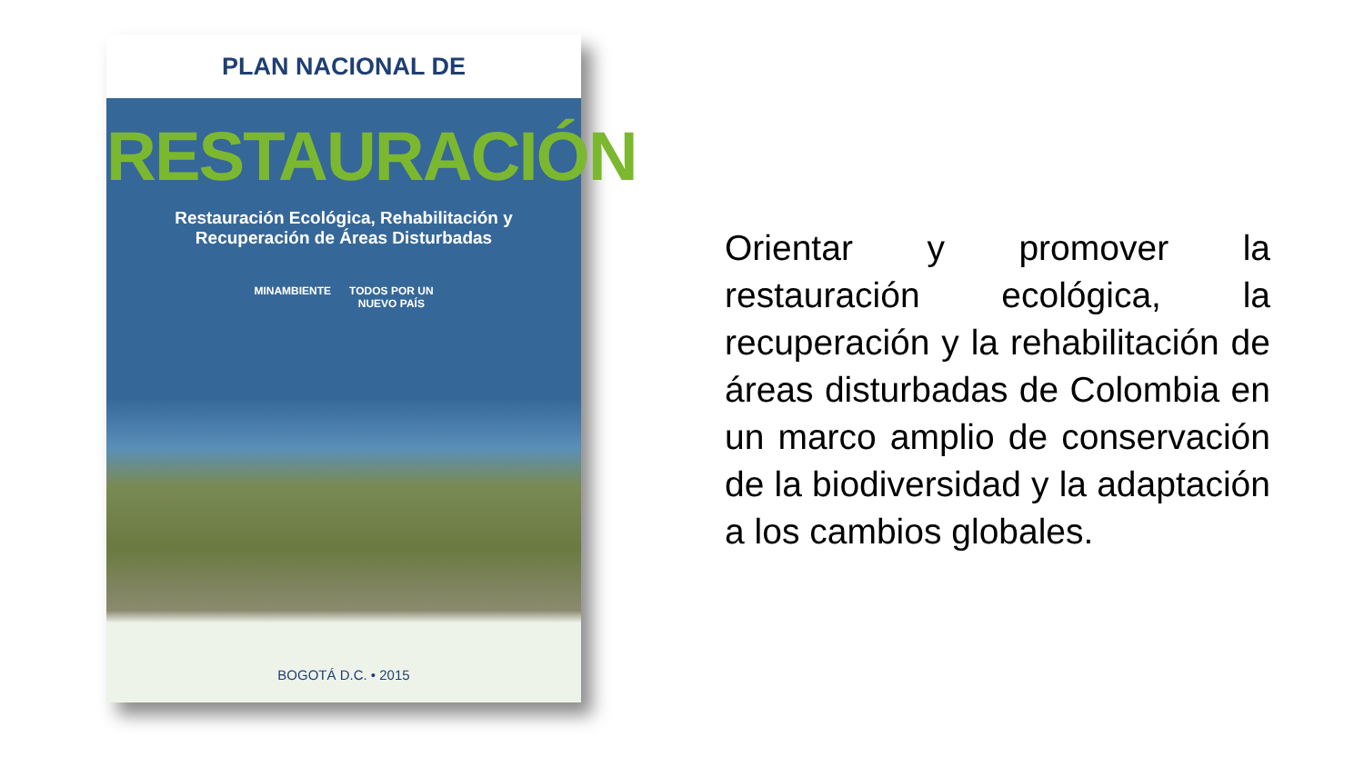PLAN NACIONAL DE
RESTAURACIÓN
Restauración Ecológica, Rehabilitación y
Recuperación de Áreas Disturbadas
MINAMBIENTE TODOS POR UN
NUEVO PAÍS
BOGOTÁ D.C. • 2015
Orientar y promover la restauración ecológica, la recuperación y la rehabilitación de áreas disturbadas de Colombia en un marco amplio de conservación de la biodiversidad y la adaptación a los cambios globales.